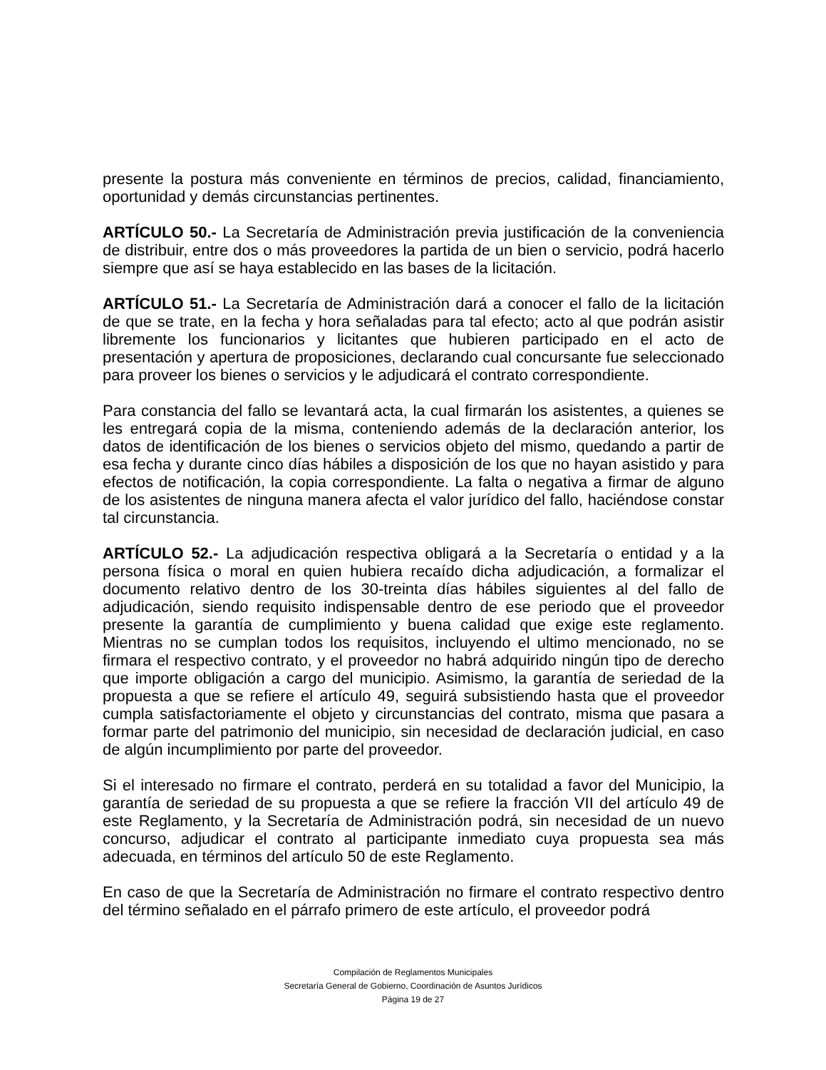presente la postura más conveniente en términos de precios, calidad, financiamiento, oportunidad y demás circunstancias pertinentes.
ARTÍCULO 50.- La Secretaría de Administración previa justificación de la conveniencia de distribuir, entre dos o más proveedores la partida de un bien o servicio, podrá hacerlo siempre que así se haya establecido en las bases de la licitación.
ARTÍCULO 51.- La Secretaría de Administración dará a conocer el fallo de la licitación de que se trate, en la fecha y hora señaladas para tal efecto; acto al que podrán asistir libremente los funcionarios y licitantes que hubieren participado en el acto de presentación y apertura de proposiciones, declarando cual concursante fue seleccionado para proveer los bienes o servicios y le adjudicará el contrato correspondiente.
Para constancia del fallo se levantará acta, la cual firmarán los asistentes, a quienes se les entregará copia de la misma, conteniendo además de la declaración anterior, los datos de identificación de los bienes o servicios objeto del mismo, quedando a partir de esa fecha y durante cinco días hábiles a disposición de los que no hayan asistido y para efectos de notificación, la copia correspondiente. La falta o negativa a firmar de alguno de los asistentes de ninguna manera afecta el valor jurídico del fallo, haciéndose constar tal circunstancia.
ARTÍCULO 52.- La adjudicación respectiva obligará a la Secretaría o entidad y a la persona física o moral en quien hubiera recaído dicha adjudicación, a formalizar el documento relativo dentro de los 30-treinta días hábiles siguientes al del fallo de adjudicación, siendo requisito indispensable dentro de ese periodo que el proveedor presente la garantía de cumplimiento y buena calidad que exige este reglamento. Mientras no se cumplan todos los requisitos, incluyendo el ultimo mencionado, no se firmara el respectivo contrato, y el proveedor no habrá adquirido ningún tipo de derecho que importe obligación a cargo del municipio. Asimismo, la garantía de seriedad de la propuesta a que se refiere el artículo 49, seguirá subsistiendo hasta que el proveedor cumpla satisfactoriamente el objeto y circunstancias del contrato, misma que pasara a formar parte del patrimonio del municipio, sin necesidad de declaración judicial, en caso de algún incumplimiento por parte del proveedor.
Si el interesado no firmare el contrato, perderá en su totalidad a favor del Municipio, la garantía de seriedad de su propuesta a que se refiere la fracción VII del artículo 49 de este Reglamento, y la Secretaría de Administración podrá, sin necesidad de un nuevo concurso, adjudicar el contrato al participante inmediato cuya propuesta sea más adecuada, en términos del artículo 50 de este Reglamento.
En caso de que la Secretaría de Administración no firmare el contrato respectivo dentro del término señalado en el párrafo primero de este artículo, el proveedor podrá
Compilación de Reglamentos Municipales
Secretaría General de Gobierno, Coordinación de Asuntos Jurídicos
Página 19 de 27